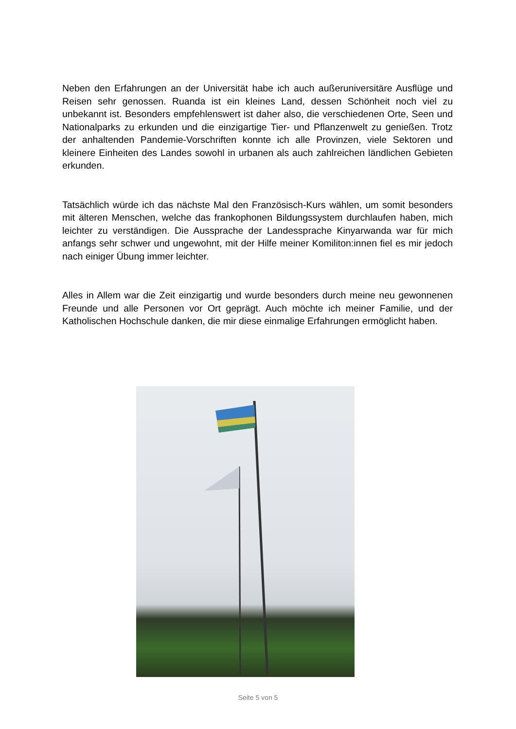Neben den Erfahrungen an der Universität habe ich auch außeruniversitäre Ausflüge und Reisen sehr genossen. Ruanda ist ein kleines Land, dessen Schönheit noch viel zu unbekannt ist. Besonders empfehlenswert ist daher also, die verschiedenen Orte, Seen und Nationalparks zu erkunden und die einzigartige Tier- und Pflanzenwelt zu genießen. Trotz der anhaltenden Pandemie-Vorschriften konnte ich alle Provinzen, viele Sektoren und kleinere Einheiten des Landes sowohl in urbanen als auch zahlreichen ländlichen Gebieten erkunden.
Tatsächlich würde ich das nächste Mal den Französisch-Kurs wählen, um somit besonders mit älteren Menschen, welche das frankophonen Bildungssystem durchlaufen haben, mich leichter zu verständigen. Die Aussprache der Landessprache Kinyarwanda war für mich anfangs sehr schwer und ungewohnt, mit der Hilfe meiner Komiliton:innen fiel es mir jedoch nach einiger Übung immer leichter.
Alles in Allem war die Zeit einzigartig und wurde besonders durch meine neu gewonnenen Freunde und alle Personen vor Ort geprägt. Auch möchte ich meiner Familie, und der Katholischen Hochschule danken, die mir diese einmalige Erfahrungen ermöglicht haben.
Seite 5 von 5